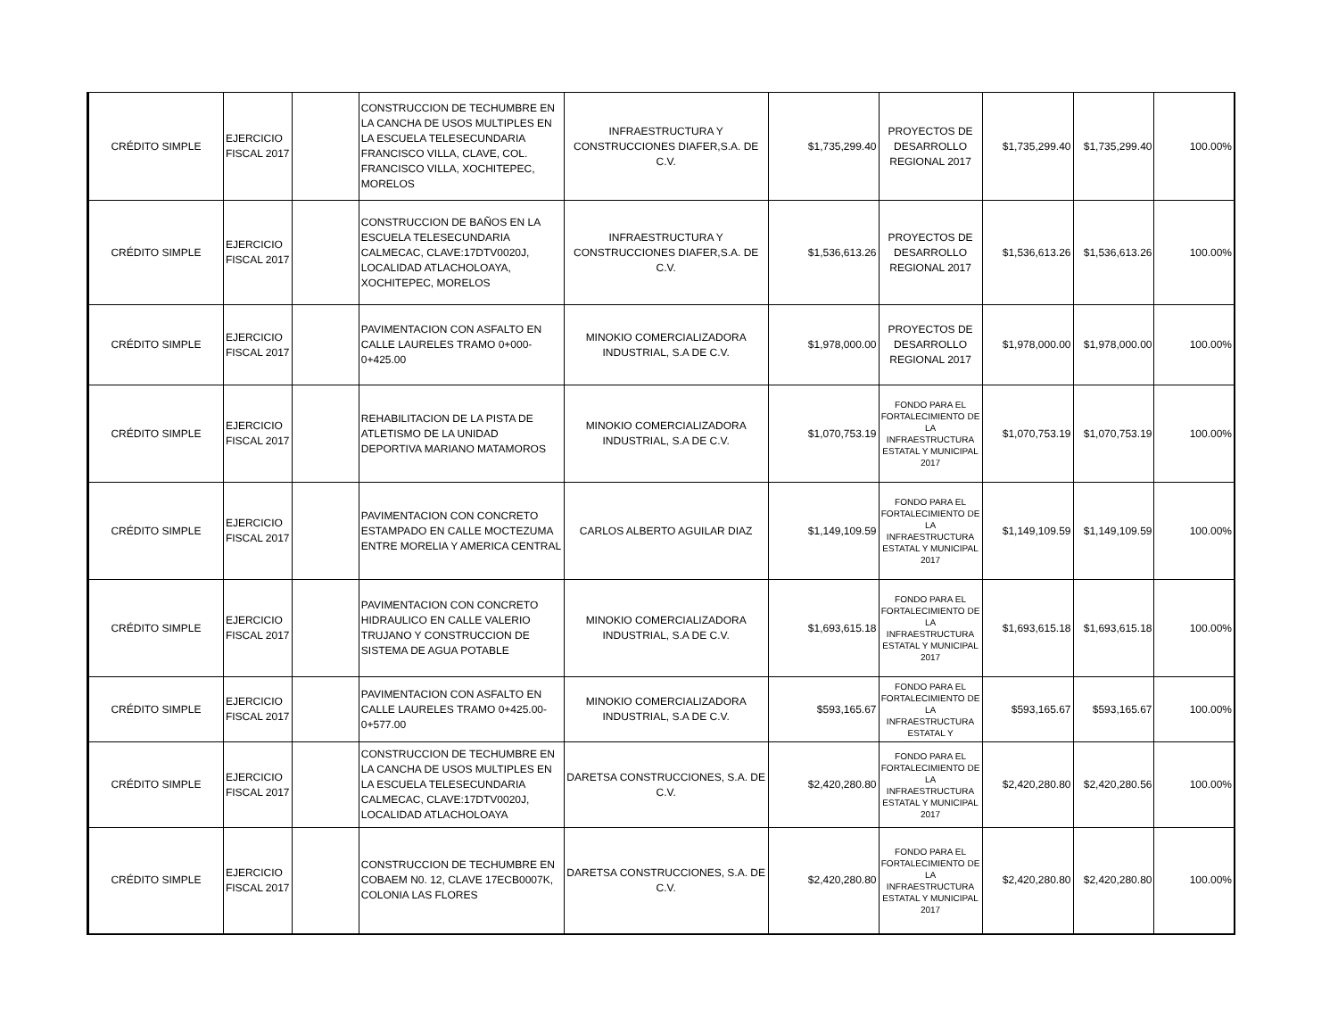| CRÉDITO SIMPLE | EJERCICIO FISCAL 2017 | | CONSTRUCCION DE TECHUMBRE EN LA CANCHA DE USOS MULTIPLES EN LA ESCUELA TELESECUNDARIA FRANCISCO VILLA, CLAVE, COL. FRANCISCO VILLA, XOCHITEPEC, MORELOS | INFRAESTRUCTURA Y CONSTRUCCIONES DIAFER,S.A. DE C.V. | $1,735,299.40 | PROYECTOS DE DESARROLLO REGIONAL 2017 | $1,735,299.40 | $1,735,299.40 | 100.00% |
| CRÉDITO SIMPLE | EJERCICIO FISCAL 2017 | | CONSTRUCCION DE BAÑOS EN LA ESCUELA TELESECUNDARIA CALMECAC, CLAVE:17DTV0020J, LOCALIDAD ATLACHOLOAYA, XOCHITEPEC, MORELOS | INFRAESTRUCTURA Y CONSTRUCCIONES DIAFER,S.A. DE C.V. | $1,536,613.26 | PROYECTOS DE DESARROLLO REGIONAL 2017 | $1,536,613.26 | $1,536,613.26 | 100.00% |
| CRÉDITO SIMPLE | EJERCICIO FISCAL 2017 | | PAVIMENTACION CON ASFALTO EN CALLE LAURELES TRAMO 0+000-0+425.00 | MINOKIO COMERCIALIZADORA INDUSTRIAL, S.A DE C.V. | $1,978,000.00 | PROYECTOS DE DESARROLLO REGIONAL 2017 | $1,978,000.00 | $1,978,000.00 | 100.00% |
| CRÉDITO SIMPLE | EJERCICIO FISCAL 2017 | | REHABILITACION DE LA PISTA DE ATLETISMO DE LA UNIDAD DEPORTIVA MARIANO MATAMOROS | MINOKIO COMERCIALIZADORA INDUSTRIAL, S.A DE C.V. | $1,070,753.19 | FONDO PARA EL FORTALECIMIENTO DE LA INFRAESTRUCTURA ESTATAL Y MUNICIPAL 2017 | $1,070,753.19 | $1,070,753.19 | 100.00% |
| CRÉDITO SIMPLE | EJERCICIO FISCAL 2017 | | PAVIMENTACION CON CONCRETO ESTAMPADO EN CALLE MOCTEZUMA ENTRE MORELIA Y AMERICA CENTRAL | CARLOS ALBERTO AGUILAR DIAZ | $1,149,109.59 | FONDO PARA EL FORTALECIMIENTO DE LA INFRAESTRUCTURA ESTATAL Y MUNICIPAL 2017 | $1,149,109.59 | $1,149,109.59 | 100.00% |
| CRÉDITO SIMPLE | EJERCICIO FISCAL 2017 | | PAVIMENTACION CON CONCRETO HIDRAULICO EN CALLE VALERIO TRUJANO Y CONSTRUCCION DE SISTEMA DE AGUA POTABLE | MINOKIO COMERCIALIZADORA INDUSTRIAL, S.A DE C.V. | $1,693,615.18 | FONDO PARA EL FORTALECIMIENTO DE LA INFRAESTRUCTURA ESTATAL Y MUNICIPAL 2017 | $1,693,615.18 | $1,693,615.18 | 100.00% |
| CRÉDITO SIMPLE | EJERCICIO FISCAL 2017 | | PAVIMENTACION CON ASFALTO EN CALLE LAURELES TRAMO 0+425.00-0+577.00 | MINOKIO COMERCIALIZADORA INDUSTRIAL, S.A DE C.V. | $593,165.67 | FONDO PARA EL FORTALECIMIENTO DE LA INFRAESTRUCTURA ESTATAL Y | $593,165.67 | $593,165.67 | 100.00% |
| CRÉDITO SIMPLE | EJERCICIO FISCAL 2017 | | CONSTRUCCION DE TECHUMBRE EN LA CANCHA DE USOS MULTIPLES EN LA ESCUELA TELESECUNDARIA CALMECAC, CLAVE:17DTV0020J, LOCALIDAD ATLACHOLOAYA | DARETSA CONSTRUCCIONES, S.A. DE C.V. | $2,420,280.80 | FONDO PARA EL FORTALECIMIENTO DE LA INFRAESTRUCTURA ESTATAL Y MUNICIPAL 2017 | $2,420,280.80 | $2,420,280.56 | 100.00% |
| CRÉDITO SIMPLE | EJERCICIO FISCAL 2017 | | CONSTRUCCION DE TECHUMBRE EN COBAEM N0. 12, CLAVE 17ECB0007K, COLONIA LAS FLORES | DARETSA CONSTRUCCIONES, S.A. DE C.V. | $2,420,280.80 | FONDO PARA EL FORTALECIMIENTO DE LA INFRAESTRUCTURA ESTATAL Y MUNICIPAL 2017 | $2,420,280.80 | $2,420,280.80 | 100.00% |